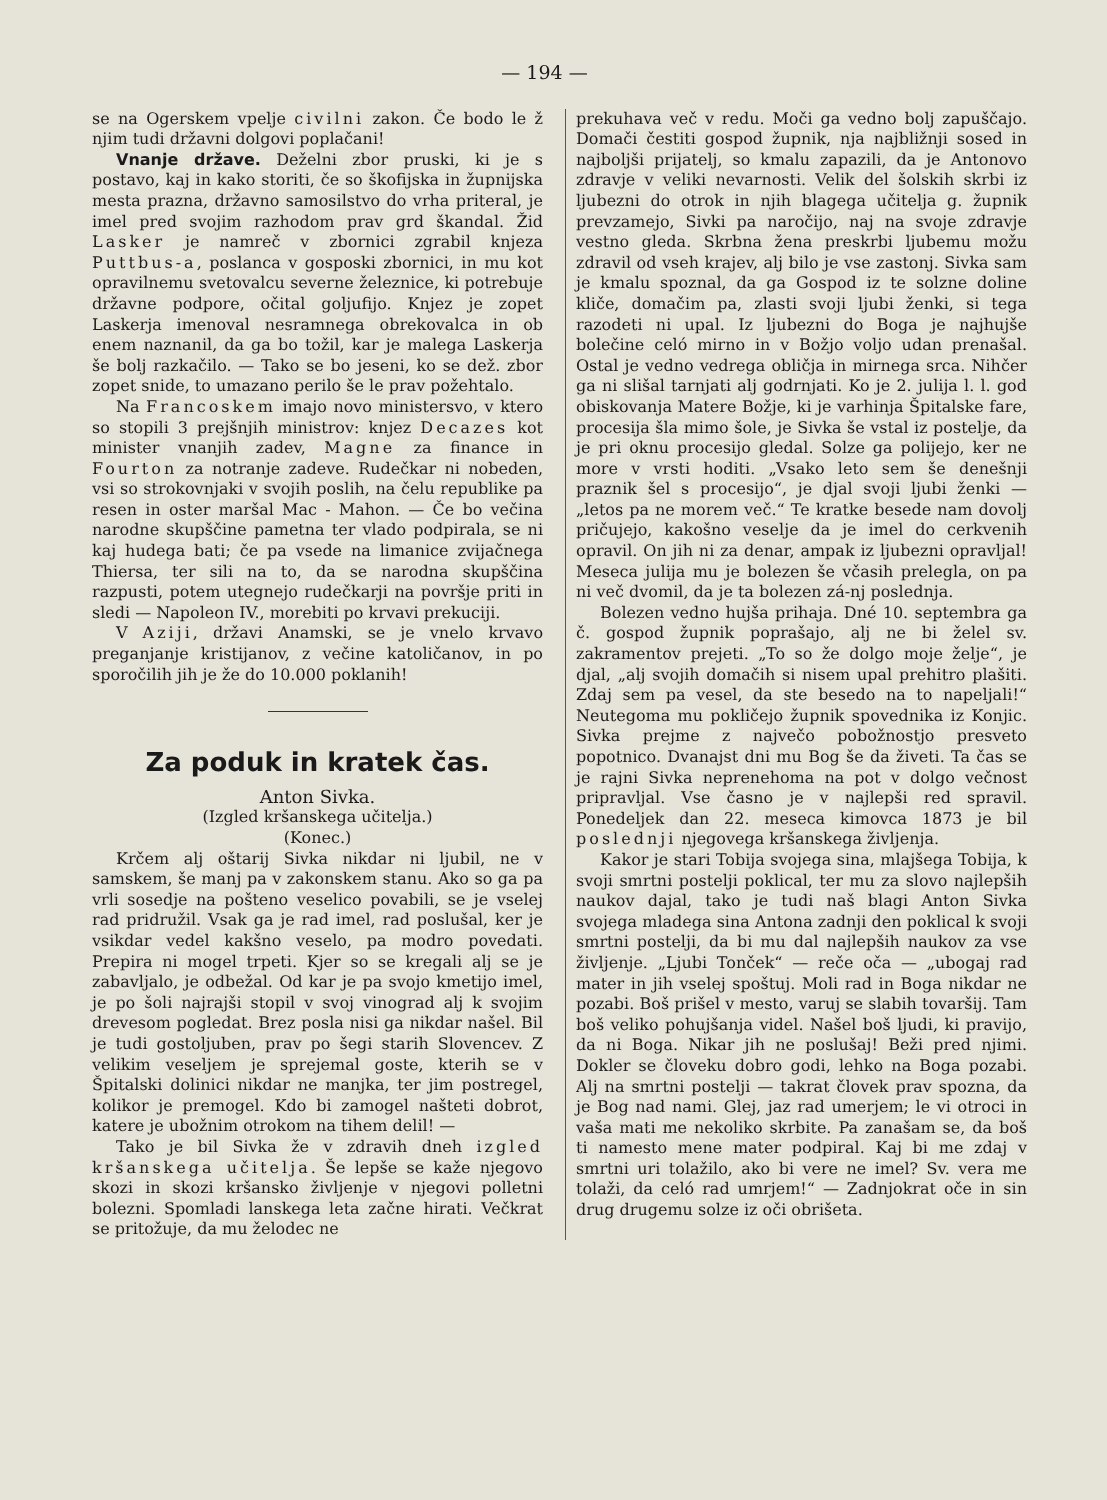— 194 —
se na Ogerskem vpelje civilni zakon. Če bodo le ž njim tudi državni dolgovi poplačani!
Vnanje države. Deželni zbor pruski, ki je s postavo, kaj in kako storiti, če so škofijska in župnijska mesta prazna, državno samosilstvo do vrha priteral, je imel pred svojim razhodom prav grd škandal. Žid Lasker je namreč v zbornici zgrabil knjeza Puttbus-a, poslanca v gosposki zbornici, in mu kot opravilnemu svetovalcu severne železnice, ki potrebuje državne podpore, očital goljufijo. Knjez je zopet Laskerja imenoval nesramnega obrekovalca in ob enem naznanil, da ga bo tožil, kar je malega Laskerja še bolj razkačilo. — Tako se bo jeseni, ko se dež. zbor zopet snide, to umazano perilo še le prav požehtalo.
Na Francoskem imajo novo ministersvo, v ktero so stopili 3 prejšnjih ministrov: knjez Decazes kot minister vnanjih zadev, Magne za finance in Fourton za notranje zadeve. Rudečkar ni nobeden, vsi so strokovnjaki v svojih poslih, na čelu republike pa resen in oster maršal Mac - Mahon. — Če bo večina narodne skupščine pametna ter vlado podpirala, se ni kaj hudega bati; če pa vsede na limanice zvijačnega Thiersa, ter sili na to, da se narodna skupščina razpusti, potem utegnejo rudečkarji na površje priti in sledi — Napoleon IV., morebiti po krvavi prekuciji.
V Aziji, državi Anamski, se je vnelo krvavo preganjanje kristijanov, z večine katoličanov, in po sporočilih jih je že do 10.000 poklanih!
Za poduk in kratek čas.
Anton Sivka.
(Izgled kršanskega učitelja.)
(Konec.)
Krčem alj oštarij Sivka nikdar ni ljubil, ne v samskem, še manj pa v zakonskem stanu. Ako so ga pa vrli sosedje na pošteno veselico povabili, se je vselej rad pridružil. Vsak ga je rad imel, rad poslušal, ker je vsikdar vedel kakšno veselo, pa modro povedati. Prepira ni mogel trpeti. Kjer so se kregali alj se je zabavljalo, je odbežal. Od kar je pa svojo kmetijo imel, je po šoli najrajši stopil v svoj vinograd alj k svojim drevesom pogledat. Brez posla nisi ga nikdar našel. Bil je tudi gostoljuben, prav po šegi starih Slovencev. Z velikim veseljem je sprejemal goste, kterih se v Špitalski dolinici nikdar ne manjka, ter jim postregel, kolikor je premogel. Kdo bi zamogel našteti dobrot, katere je ubožnim otrokom na tihem delil! —
Tako je bil Sivka že v zdravih dneh izgled kršanskega učitelja. Še lepše se kaže njegovo skozi in skozi kršansko življenje v njegovi polletni bolezni. Spomladi lanskega leta začne hirati. Večkrat se pritožuje, da mu želodec ne
prekuhava več v redu. Moči ga vedno bolj zapuščajo. Domači čestiti gospod župnik, nja najbližnji sosed in najboljši prijatelj, so kmalu zapazili, da je Antonovo zdravje v veliki nevarnosti. Velik del šolskih skrbi iz ljubezni do otrok in njih blagega učitelja g. župnik prevzamejo, Sivki pa naročijo, naj na svoje zdravje vestno gleda. Skrbna žena preskrbi ljubemu možu zdravil od vseh krajev, alj bilo je vse zastonj. Sivka sam je kmalu spoznal, da ga Gospod iz te solzne doline kliče, domačim pa, zlasti svoji ljubi ženki, si tega razodeti ni upal. Iz ljubezni do Boga je najhujše bolečine celó mirno in v Božjo voljo udan prenašal. Ostal je vedno vedrega obličja in mirnega srca. Nihčer ga ni slišal tarnjati alj godrnjati. Ko je 2. julija l. l. god obiskovanja Matere Božje, ki je varhinja Špitalske fare, procesija šla mimo šole, je Sivka še vstal iz postelje, da je pri oknu procesijo gledal. Solze ga polijejo, ker ne more v vrsti hoditi. „Vsako leto sem še denešnji praznik šel s procesijo“, je djal svoji ljubi ženki — „letos pa ne morem več.“ Te kratke besede nam dovolj pričujejo, kakošno veselje da je imel do cerkvenih opravil. On jih ni za denar, ampak iz ljubezni opravljal! Meseca julija mu je bolezen še včasih prelegla, on pa ni več dvomil, da je ta bolezen zá-nj poslednja.
Bolezen vedno hujša prihaja. Dné 10. septembra ga č. gospod župnik poprašajo, alj ne bi želel sv. zakramentov prejeti. „To so že dolgo moje želje“, je djal, „alj svojih domačih si nisem upal prehitro plašiti. Zdaj sem pa vesel, da ste besedo na to napeljali!“ Neutegoma mu pokličejo župnik spovednika iz Konjic. Sivka prejme z največo pobožnostjo presveto popotnico. Dvanajst dni mu Bog še da živeti. Ta čas se je rajni Sivka neprenehoma na pot v dolgo večnost pripravljal. Vse časno je v najlepši red spravil. Ponedeljek dan 22. meseca kimovca 1873 je bil poslednji njegovega kršanskega življenja.
Kakor je stari Tobija svojega sina, mlajšega Tobija, k svoji smrtni postelji poklical, ter mu za slovo najlepših naukov dajal, tako je tudi naš blagi Anton Sivka svojega mladega sina Antona zadnji den poklical k svoji smrtni postelji, da bi mu dal najlepših naukov za vse življenje. „Ljubi Tonček“ — reče oča — „ubogaj rad mater in jih vselej spoštuj. Moli rad in Boga nikdar ne pozabi. Boš prišel v mesto, varuj se slabih tovaršij. Tam boš veliko pohujšanja videl. Našel boš ljudi, ki pravijo, da ni Boga. Nikar jih ne poslušaj! Beži pred njimi. Dokler se človeku dobro godi, lehko na Boga pozabi. Alj na smrtni postelji — takrat človek prav spozna, da je Bog nad nami. Glej, jaz rad umerjem; le vi otroci in vaša mati me nekoliko skrbite. Pa zanašam se, da boš ti namesto mene mater podpiral. Kaj bi me zdaj v smrtni uri tolažilo, ako bi vere ne imel? Sv. vera me tolaži, da celó rad umrjem!“ — Zadnjokrat oče in sin drug drugemu solze iz oči obrišeta.